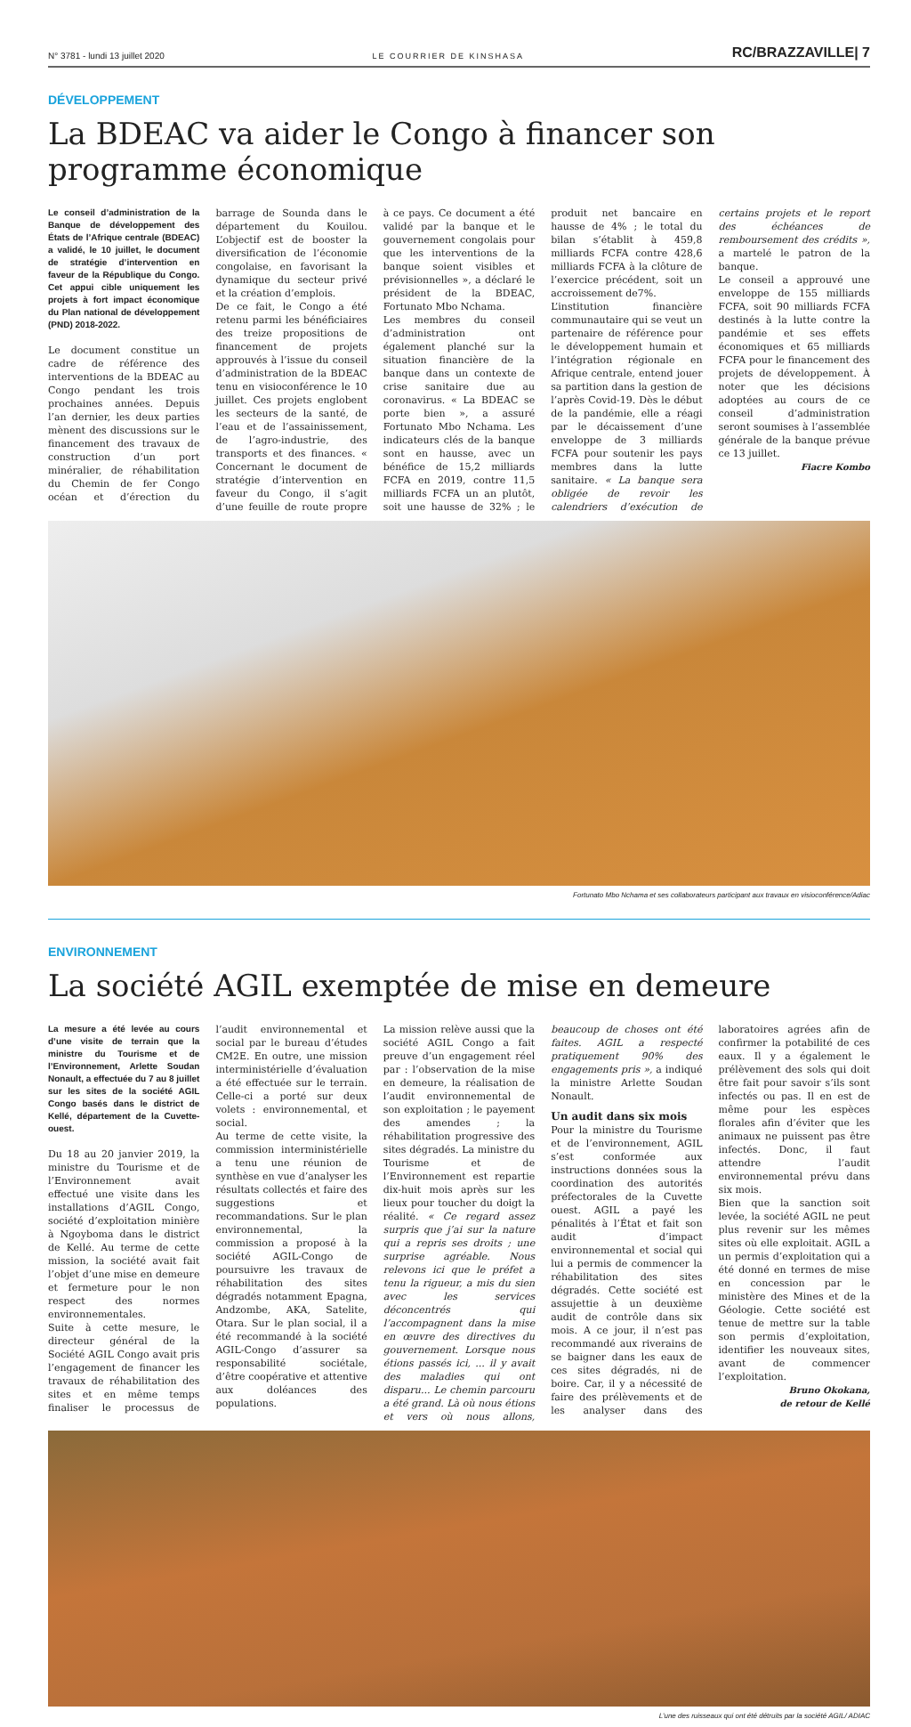N° 3781 - lundi 13 juillet 2020 LE COURRIER DE KINSHASA RC/BRAZZAVILLE| 7
DÉVELOPPEMENT
La BDEAC va aider le Congo à financer son programme économique
Le conseil d’administration de la Banque de développement des États de l’Afrique centrale (BDEAC) a validé, le 10 juillet, le document de stratégie d’intervention en faveur de la République du Congo. Cet appui cible uniquement les projets à fort impact économique du Plan national de développement (PND) 2018-2022.
Le document constitue un cadre de référence des interventions de la BDEAC au Congo pendant les trois prochaines années. Depuis l’an dernier, les deux parties mènent des discussions sur le financement des travaux de construction d’un port minéralier, de réhabilitation du Chemin de fer Congo océan et d’érection du barrage de Sounda dans le département du Kouilou. L’objectif est de booster la diversification de l’économie congolaise, en favorisant la dynamique du secteur privé et la création d’emplois.
De ce fait, le Congo a été retenu parmi les bénéficiaires des treize propositions de financement de projets approuvés à l’issue du conseil d’administration de la BDEAC tenu en visioconférence le 10 juillet. Ces projets englobent les secteurs de la santé, de l’eau et de l’assainissement, de l’agro-industrie, des transports et des finances. « Concernant le document de stratégie d’intervention en faveur du Congo, il s’agit d’une feuille de route propre à ce pays. Ce document a été validé par la banque et le gouvernement congolais pour que les interventions de la banque soient visibles et prévisionnelles », a déclaré le président de la BDEAC, Fortunato Mbo Nchama.
Les membres du conseil d’administration ont également planché sur la situation financière de la banque dans un contexte de crise sanitaire due au coronavirus. « La BDEAC se porte bien », a assuré Fortunato Mbo Nchama. Les indicateurs clés de la banque sont en hausse, avec un bénéfice de 15,2 milliards FCFA en 2019, contre 11,5 milliards FCFA un an plutôt, soit une hausse de 32% ; le produit net bancaire en hausse de 4% ; le total du bilan s’établit à 459,8 milliards FCFA contre 428,6 milliards FCFA à la clôture de l’exercice précédent, soit un accroissement de7%.
L’institution financière communautaire qui se veut un partenaire de référence pour le développement humain et l’intégration régionale en Afrique centrale, entend jouer sa partition dans la gestion de l’après Covid-19. Dès le début de la pandémie, elle a réagi par le décaissement d’une enveloppe de 3 milliards FCFA pour soutenir les pays membres dans la lutte sanitaire. « La banque sera obligée de revoir les calendriers d’exécution de certains projets et le report des échéances de remboursement des crédits », a martelé le patron de la banque.
Le conseil a approuvé une enveloppe de 155 milliards FCFA, soit 90 milliards FCFA destinés à la lutte contre la pandémie et ses effets économiques et 65 milliards FCFA pour le financement des projets de développement. À noter que les décisions adoptées au cours de ce conseil d’administration seront soumises à l’assemblée générale de la banque prévue ce 13 juillet.
Fiacre Kombo
Fortunato Mbo Nchama et ses collaborateurs participant aux travaux en visioconférence/Adiac
ENVIRONNEMENT
La société AGIL exemptée de mise en demeure
La mesure a été levée au cours d’une visite de terrain que la ministre du Tourisme et de l’Environnement, Arlette Soudan Nonault, a effectuée du 7 au 8 juillet sur les sites de la société AGIL Congo basés dans le district de Kellé, département de la Cuvette-ouest.
Du 18 au 20 janvier 2019, la ministre du Tourisme et de l’Environnement avait effectué une visite dans les installations d’AGIL Congo, société d’exploitation minière à Ngoyboma dans le district de Kellé. Au terme de cette mission, la société avait fait l’objet d’une mise en demeure et fermeture pour le non respect des normes environnementales.
Suite à cette mesure, le directeur général de la Société AGIL Congo avait pris l’engagement de financer les travaux de réhabilitation des sites et en même temps finaliser le processus de l’audit environnemental et social par le bureau d’études CM2E. En outre, une mission interministérielle d’évaluation a été effectuée sur le terrain. Celle-ci a porté sur deux volets : environnemental, et social.
Au terme de cette visite, la commission interministérielle a tenu une réunion de synthèse en vue d’analyser les résultats collectés et faire des suggestions et recommandations. Sur le plan environnemental, la commission a proposé à la société AGIL-Congo de poursuivre les travaux de réhabilitation des sites dégradés notamment Epagna, Andzombe, AKA, Satelite, Otara. Sur le plan social, il a été recommandé à la société AGIL-Congo d’assurer sa responsabilité sociétale, d’être coopérative et attentive aux doléances des populations.
La mission relève aussi que la société AGIL Congo a fait preuve d’un engagement réel par : l’observation de la mise en demeure, la réalisation de l’audit environnemental de son exploitation ; le payement des amendes ; la réhabilitation progressive des sites dégradés. La ministre du Tourisme et de l’Environnement est repartie dix-huit mois après sur les lieux pour toucher du doigt la réalité. « Ce regard assez surpris que j’ai sur la nature qui a repris ses droits ; une surprise agréable. Nous relevons ici que le préfet a tenu la rigueur, a mis du sien avec les services déconcentrés qui l’accompagnent dans la mise en œuvre des directives du gouvernement. Lorsque nous étions passés ici, ... il y avait des maladies qui ont disparu... Le chemin parcouru a été grand. Là où nous étions et vers où nous allons, beaucoup de choses ont été faites. AGIL a respecté pratiquement 90% des engagements pris », a indiqué la ministre Arlette Soudan Nonault.
Un audit dans six mois
Pour la ministre du Tourisme et de l’environnement, AGIL s’est conformée aux instructions données sous la coordination des autorités préfectorales de la Cuvette ouest. AGIL a payé les pénalités à l’État et fait son audit d’impact environnemental et social qui lui a permis de commencer la réhabilitation des sites dégradés. Cette société est assujettie à un deuxième audit de contrôle dans six mois. A ce jour, il n’est pas recommandé aux riverains de se baigner dans les eaux de ces sites dégradés, ni de boire. Car, il y a nécessité de faire des prélèvements et de les analyser dans des laboratoires agrées afin de confirmer la potabilité de ces eaux. Il y a également le prélèvement des sols qui doit être fait pour savoir s’ils sont infectés ou pas. Il en est de même pour les espèces florales afin d’éviter que les animaux ne puissent pas être infectés. Donc, il faut attendre l’audit environnemental prévu dans six mois.
Bien que la sanction soit levée, la société AGIL ne peut plus revenir sur les mêmes sites où elle exploitait. AGIL a un permis d’exploitation qui a été donné en termes de mise en concession par le ministère des Mines et de la Géologie. Cette société est tenue de mettre sur la table son permis d’exploitation, identifier les nouveaux sites, avant de commencer l’exploitation.
Bruno Okokana,
de retour de Kellé
L’une des ruisseaux qui ont été détruits par la société AGIL/ ADIAC